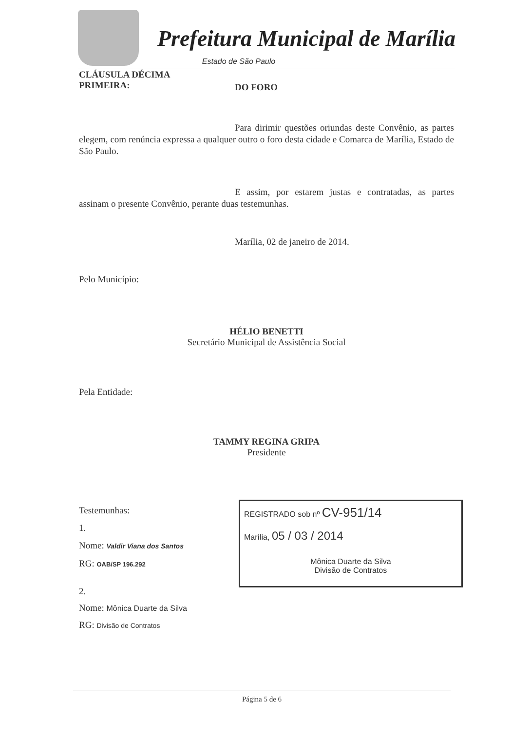Prefeitura Municipal de Marília
Estado de São Paulo
CLÁUSULA DÉCIMA
PRIMEIRA:
DO FORO
Para dirimir questões oriundas deste Convênio, as partes elegem, com renúncia expressa a qualquer outro o foro desta cidade e Comarca de Marília, Estado de São Paulo.
E assim, por estarem justas e contratadas, as partes assinam o presente Convênio, perante duas testemunhas.
Marília, 02 de janeiro de 2014.
Pelo Município:
HÉLIO BENETTI
Secretário Municipal de Assistência Social
Pela Entidade:
TAMMY REGINA GRIPA
Presidente
Testemunhas:
1.
Nome: Valdir Viana dos Santos
RG: OAB/SP 196.292
2.
Nome: Mônica Duarte da Silva
RG: Divisão de Contratos
REGISTRADO sob nº CV-951/14
Marília, 05 / 03 / 2014
Mônica Duarte da Silva
Divisão de Contratos
Página 5 de 6